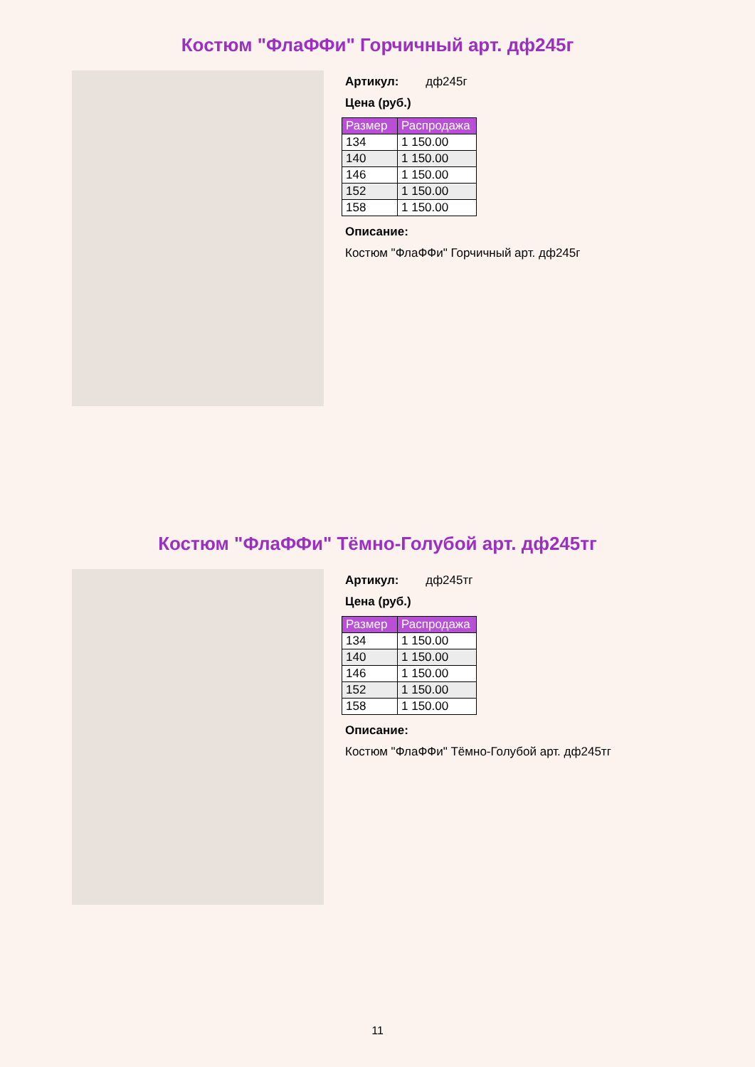Костюм "ФлаФФи" Горчичный арт. дф245г
Артикул: дф245г
Цена (руб.)
| Размер | Распродажа |
| --- | --- |
| 134 | 1 150.00 |
| 140 | 1 150.00 |
| 146 | 1 150.00 |
| 152 | 1 150.00 |
| 158 | 1 150.00 |
Описание:
Костюм "ФлаФФи" Горчичный арт. дф245г
Костюм "ФлаФФи" Тёмно-Голубой арт. дф245тг
Артикул: дф245тг
Цена (руб.)
| Размер | Распродажа |
| --- | --- |
| 134 | 1 150.00 |
| 140 | 1 150.00 |
| 146 | 1 150.00 |
| 152 | 1 150.00 |
| 158 | 1 150.00 |
Описание:
Костюм "ФлаФФи" Тёмно-Голубой арт. дф245тг
11